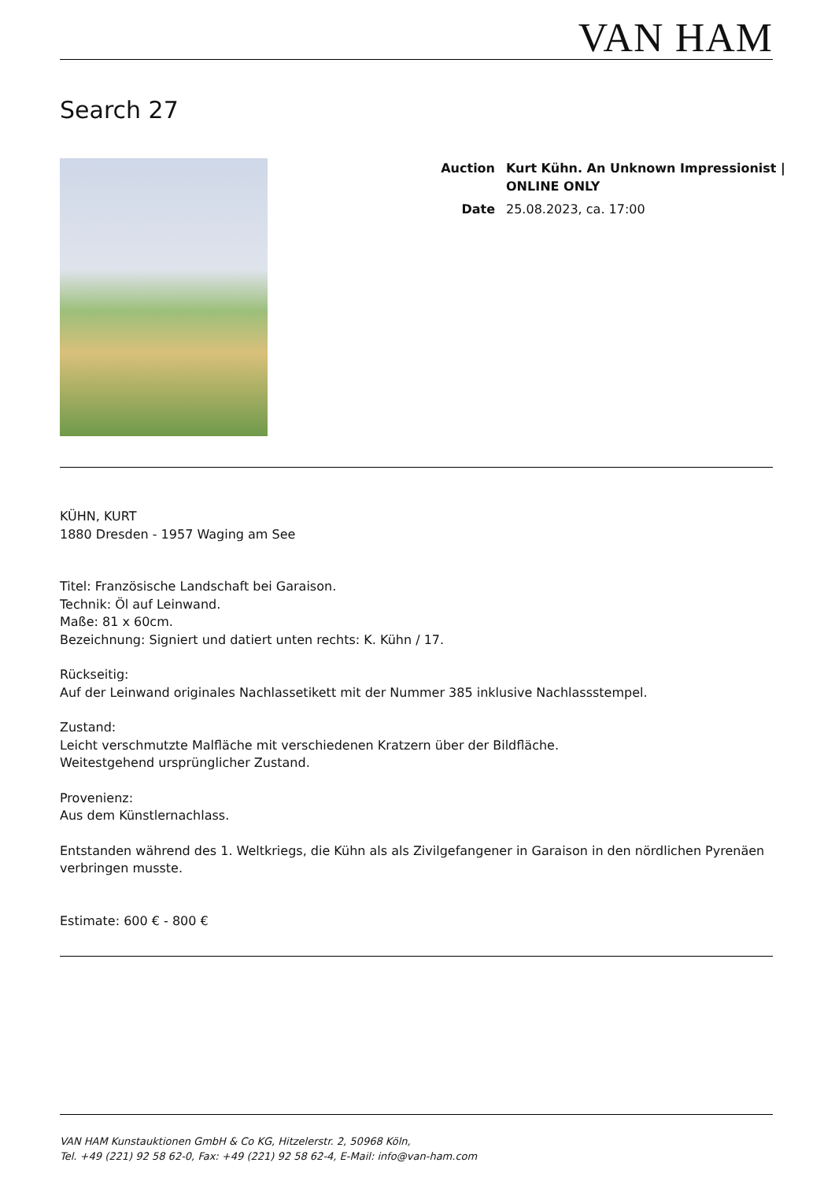VAN HAM
Search 27
| Auction | Kurt Kühn. An Unknown Impressionist / ONLINE ONLY |
| Date | 25.08.2023, ca. 17:00 |
KÜHN, KURT
1880 Dresden - 1957 Waging am See
Titel: Französische Landschaft bei Garaison.
Technik: Öl auf Leinwand.
Maße: 81 x 60cm.
Bezeichnung: Signiert und datiert unten rechts: K. Kühn / 17.
Rückseitig:
Auf der Leinwand originales Nachlassetikett mit der Nummer 385 inklusive Nachlassstempel.
Zustand:
Leicht verschmutzte Malfläche mit verschiedenen Kratzern über der Bildfläche.
Weitestgehend ursprünglicher Zustand.
Provenienz:
Aus dem Künstlernachlass.
Entstanden während des 1. Weltkriegs, die Kühn als als Zivilgefangener in Garaison in den nördlichen Pyrenäen verbringen musste.
Estimate: 600 € - 800 €
VAN HAM Kunstauktionen GmbH & Co KG, Hitzelerstr. 2, 50968 Köln,
Tel. +49 (221) 92 58 62-0, Fax: +49 (221) 92 58 62-4, E-Mail: info@van-ham.com